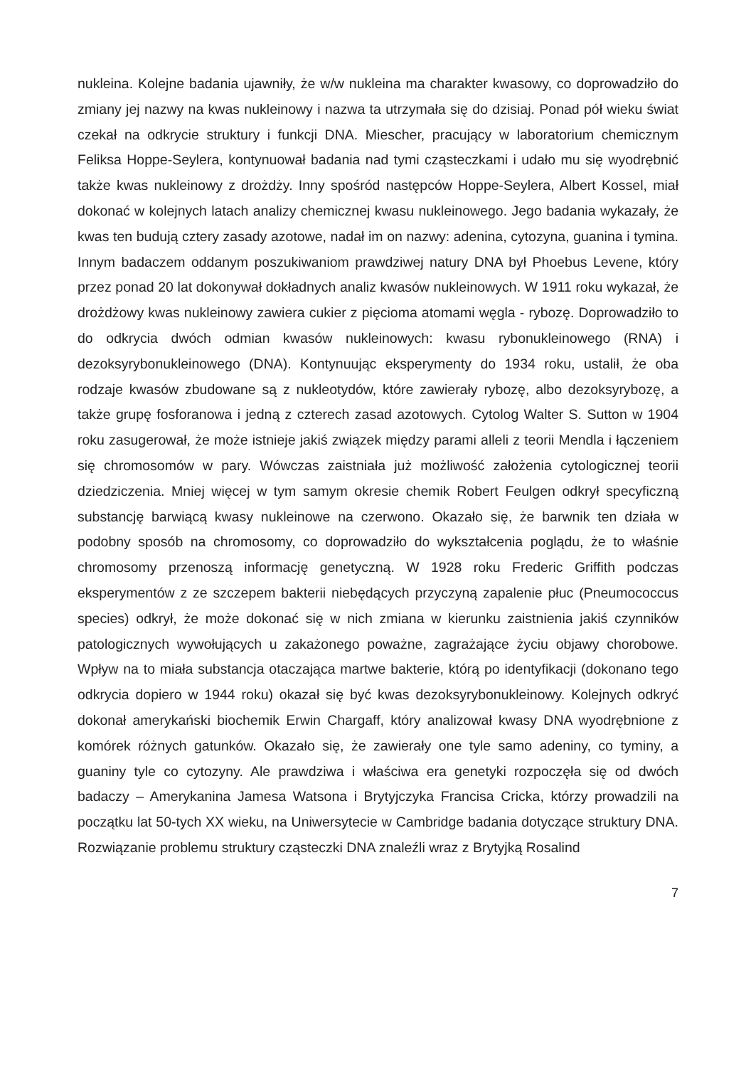nukleina. Kolejne badania ujawniły, że w/w nukleina ma charakter kwasowy, co doprowadziło do zmiany jej nazwy na kwas nukleinowy i nazwa ta utrzymała się do dzisiaj. Ponad pół wieku świat czekał na odkrycie struktury i funkcji DNA. Miescher, pracujący w laboratorium chemicznym Feliksa Hoppe-Seylera, kontynuował badania nad tymi cząsteczkami i udało mu się wyodrębnić także kwas nukleinowy z drożdży. Inny spośród następców Hoppe-Seylera, Albert Kossel, miał dokonać w kolejnych latach analizy chemicznej kwasu nukleinowego. Jego badania wykazały, że kwas ten budują cztery zasady azotowe, nadał im on nazwy: adenina, cytozyna, guanina i tymina. Innym badaczem oddanym poszukiwaniom prawdziwej natury DNA był Phoebus Levene, który przez ponad 20 lat dokonywał dokładnych analiz kwasów nukleinowych. W 1911 roku wykazał, że drożdżowy kwas nukleinowy zawiera cukier z pięcioma atomami węgla - rybozę. Doprowadziło to do odkrycia dwóch odmian kwasów nukleinowych: kwasu rybonukleinowego (RNA) i dezoksyrybonukleinowego (DNA). Kontynuując eksperymenty do 1934 roku, ustalił, że oba rodzaje kwasów zbudowane są z nukleotydów, które zawierały rybozę, albo dezoksyrybozę, a także grupę fosforanowa i jedną z czterech zasad azotowych. Cytolog Walter S. Sutton w 1904 roku zasugerował, że może istnieje jakiś związek między parami alleli z teorii Mendla i łączeniem się chromosomów w pary. Wówczas zaistniała już możliwość założenia cytologicznej teorii dziedziczenia. Mniej więcej w tym samym okresie chemik Robert Feulgen odkrył specyficzną substancję barwiącą kwasy nukleinowe na czerwono. Okazało się, że barwnik ten działa w podobny sposób na chromosomy, co doprowadziło do wykształcenia poglądu, że to właśnie chromosomy przenoszą informację genetyczną. W 1928 roku Frederic Griffith podczas eksperymentów z ze szczepem bakterii niebędących przyczyną zapalenie płuc (Pneumococcus species) odkrył, że może dokonać się w nich zmiana w kierunku zaistnienia jakiś czynników patologicznych wywołujących u zakażonego poważne, zagrażające życiu objawy chorobowe. Wpływ na to miała substancja otaczająca martwe bakterie, którą po identyfikacji (dokonano tego odkrycia dopiero w 1944 roku) okazał się być kwas dezoksyrybonukleinowy. Kolejnych odkryć dokonał amerykański biochemik Erwin Chargaff, który analizował kwasy DNA wyodrębnione z komórek różnych gatunków. Okazało się, że zawierały one tyle samo adeniny, co tyminy, a guaniny tyle co cytozyny. Ale prawdziwa i właściwa era genetyki rozpoczęła się od dwóch badaczy – Amerykanina Jamesa Watsona i Brytyjczyka Francisa Cricka, którzy prowadzili na początku lat 50-tych XX wieku, na Uniwersytecie w Cambridge badania dotyczące struktury DNA. Rozwiązanie problemu struktury cząsteczki DNA znaleźli wraz z Brytyjką Rosalind
7